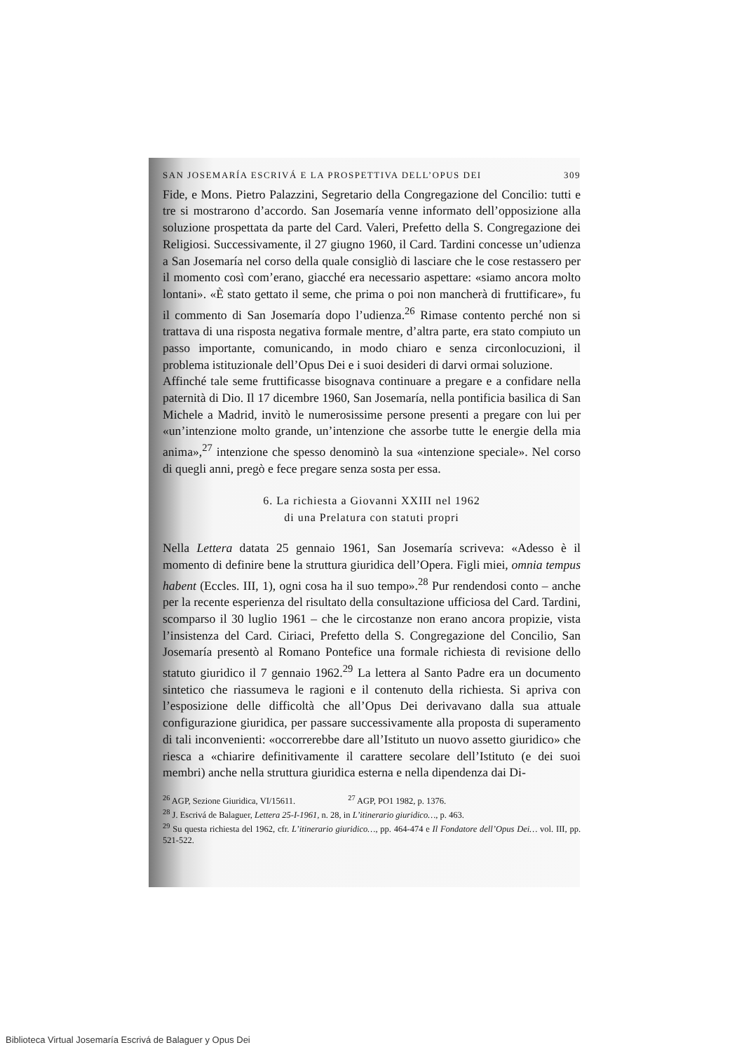SAN JOSEMARÍA ESCRIVÁ E LA PROSPETTIVA DELL’OPUS DEI 309
Fide, e Mons. Pietro Palazzini, Segretario della Congregazione del Concilio: tutti e tre si mostrarono d’accordo. San Josemaría venne informato dell’opposizione alla soluzione prospettata da parte del Card. Valeri, Prefetto della S. Congregazione dei Religiosi. Successivamente, il 27 giugno 1960, il Card. Tardini concesse un’udienza a San Josemaría nel corso della quale consigliò di lasciare che le cose restassero per il momento così com’erano, giacché era necessario aspettare: «siamo ancora molto lontani». «È stato gettato il seme, che prima o poi non mancherà di fruttificare», fu il commento di San Josemaría dopo l’udienza.<sup>26</sup> Rimase contento perché non si trattava di una risposta negativa formale mentre, d’altra parte, era stato compiuto un passo importante, comunicando, in modo chiaro e senza circonlocuzioni, il problema istituzionale dell’Opus Dei e i suoi desideri di darvi ormai soluzione.
Affinché tale seme fruttificasse bisognava continuare a pregare e a confidare nella paternità di Dio. Il 17 dicembre 1960, San Josemaría, nella pontificia basilica di San Michele a Madrid, invitò le numerosissime persone presenti a pregare con lui per «un’intenzione molto grande, un’intenzione che assorbe tutte le energie della mia anima»,<sup>27</sup> intenzione che spesso denominò la sua «intenzione speciale». Nel corso di quegli anni, pregò e fece pregare senza sosta per essa.
6. La richiesta a Giovanni XXIII nel 1962
di una Prelatura con statuti propri
Nella Lettera datata 25 gennaio 1961, San Josemaría scriveva: «Adesso è il momento di definire bene la struttura giuridica dell’Opera. Figli miei, omnia tempus habent (Eccles. III, 1), ogni cosa ha il suo tempo».<sup>28</sup> Pur rendendosi conto – anche per la recente esperienza del risultato della consultazione ufficiosa del Card. Tardini, scomparso il 30 luglio 1961 – che le circostanze non erano ancora propizie, vista l’insistenza del Card. Ciriaci, Prefetto della S. Congregazione del Concilio, San Josemaría presentò al Romano Pontefice una formale richiesta di revisione dello statuto giuridico il 7 gennaio 1962.<sup>29</sup> La lettera al Santo Padre era un documento sintetico che riassumeva le ragioni e il contenuto della richiesta. Si apriva con l’esposizione delle difficoltà che all’Opus Dei derivavano dalla sua attuale configurazione giuridica, per passare successivamente alla proposta di superamento di tali inconvenienti: «occorrerebbe dare all’Istituto un nuovo assetto giuridico» che riesca a «chiarire definitivamente il carattere secolare dell’Istituto (e dei suoi membri) anche nella struttura giuridica esterna e nella dipendenza dai Di-
<sup>26</sup> AGP, Sezione Giuridica, VI/15611. <sup>27</sup> AGP, PO1 1982, p. 1376.
<sup>28</sup> J. Escrivá de Balaguer, Lettera 25-I-1961, n. 28, in L’itinerario giuridico…, p. 463.
<sup>29</sup> Su questa richiesta del 1962, cfr. L’itinerario giuridico…, pp. 464-474 e Il Fondatore dell’Opus Dei… vol. III, pp. 521-522.
Biblioteca Virtual Josemaría Escrivá de Balaguer y Opus Dei